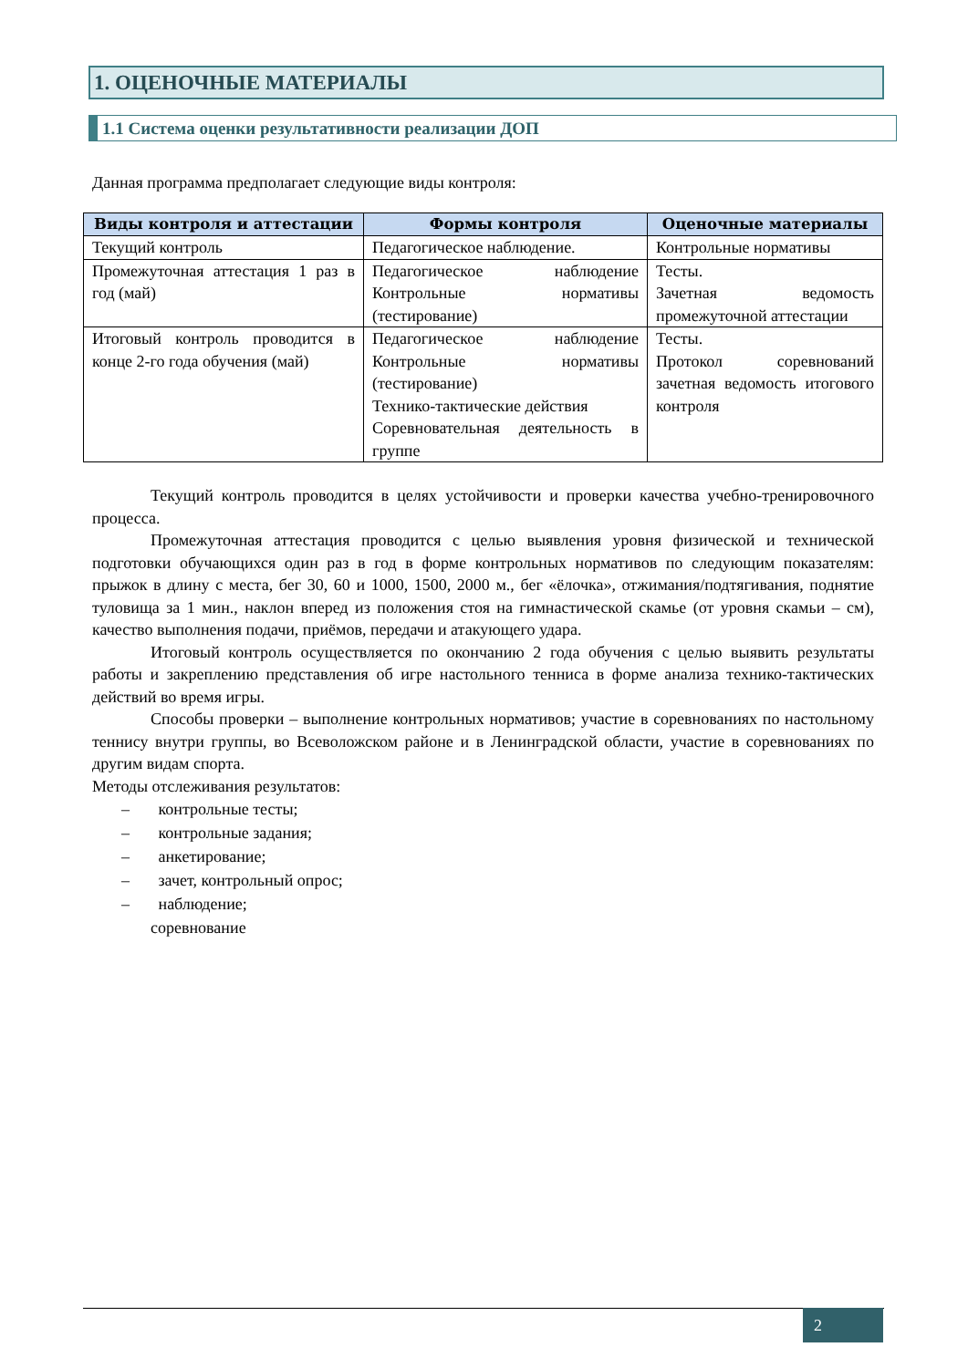1. ОЦЕНОЧНЫЕ МАТЕРИАЛЫ
1.1 Система оценки результативности реализации ДОП
Данная программа предполагает следующие виды контроля:
| Виды контроля и аттестации | Формы контроля | Оценочные материалы |
| --- | --- | --- |
| Текущий контроль | Педагогическое наблюдение. | Контрольные нормативы |
| Промежуточная аттестация 1 раз в год (май) | Педагогическое наблюдение Контрольные нормативы (тестирование) | Тесты. Зачетная ведомость промежуточной аттестации |
| Итоговый контроль проводится в конце 2-го года обучения (май) | Педагогическое наблюдение Контрольные нормативы (тестирование) Технико-тактические действия Соревновательная деятельность в группе | Тесты. Протокол соревнований зачетная ведомость итогового контроля |
Текущий контроль проводится в целях устойчивости и проверки качества учебно-тренировочного процесса.
Промежуточная аттестация проводится с целью выявления уровня физической и технической подготовки обучающихся один раз в год в форме контрольных нормативов по следующим показателям: прыжок в длину с места, бег 30, 60 и 1000, 1500, 2000 м., бег «ёлочка», отжимания/подтягивания, поднятие туловища за 1 мин., наклон вперед из положения стоя на гимнастической скамье (от уровня скамьи – см), качество выполнения подачи, приёмов, передачи и атакующего удара.
Итоговый контроль осуществляется по окончанию 2 года обучения с целью выявить результаты работы и закреплению представления об игре настольного тенниса в форме анализа технико-тактических действий во время игры.
Способы проверки – выполнение контрольных нормативов; участие в соревнованиях по настольному теннису внутри группы, во Всеволожском районе и в Ленинградской области, участие в соревнованиях по другим видам спорта.
Методы отслеживания результатов:
– контрольные тесты;
– контрольные задания;
– анкетирование;
– зачет, контрольный опрос;
– наблюдение;
соревнование
2